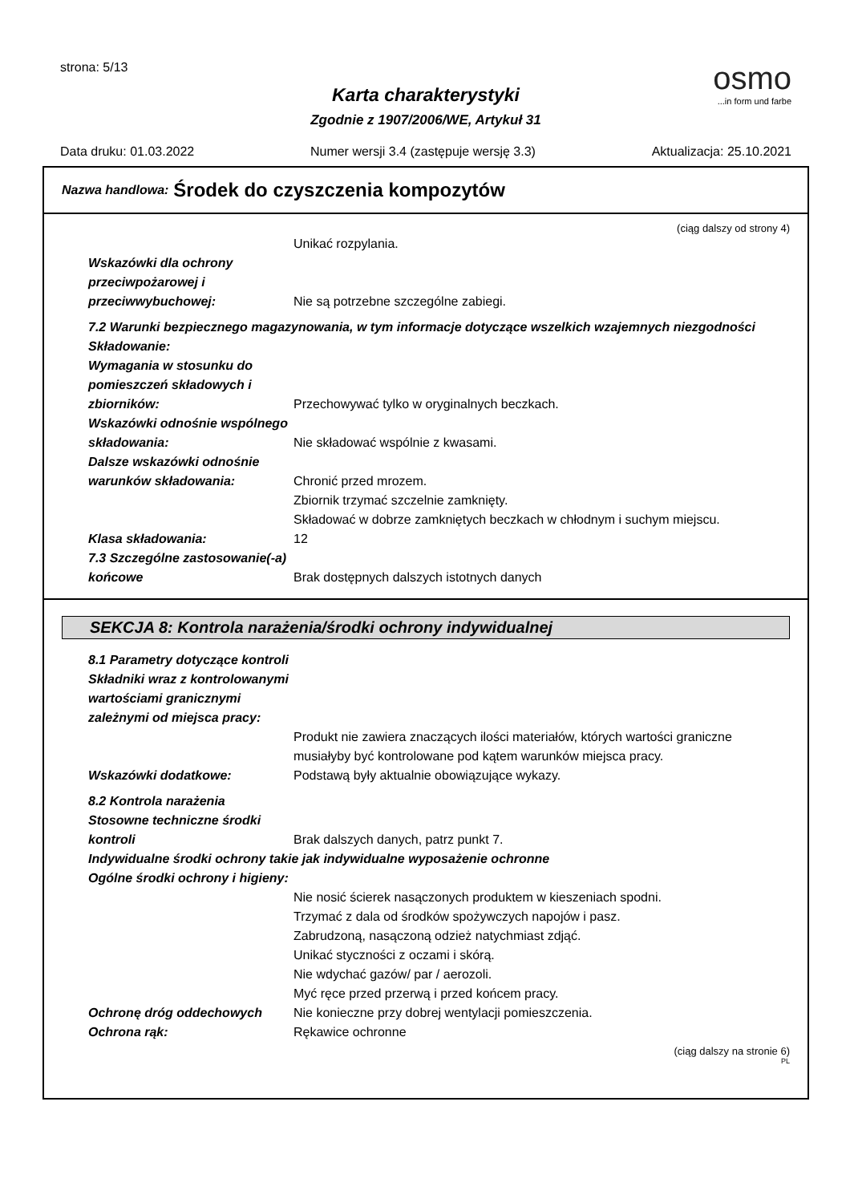strona: 5/13
osmo...in form und farbe
Karta charakterystyki
Zgodnie z 1907/2006/WE, Artykuł 31
Data druku: 01.03.2022 Numer wersji 3.4 (zastępuje wersję 3.3) Aktualizacja: 25.10.2021
Nazwa handlowa: Środek do czyszczenia kompozytów
(ciąg dalszy od strony 4)
Unikać rozpylania.
Wskazówki dla ochrony przeciwpożarowej i przeciwwybuchowej:
Nie są potrzebne szczególne zabiegi.
7.2 Warunki bezpiecznego magazynowania, w tym informacje dotyczące wszelkich wzajemnych niezgodności
Składowanie:
Wymagania w stosunku do pomieszczeń składowych i zbiorników:
Przechowywać tylko w oryginalnych beczkach.
Wskazówki odnośnie wspólnego składowania:
Nie składować wspólnie z kwasami.
Dalsze wskazówki odnośnie warunków składowania:
Chronić przed mrozem.
Zbiornik trzymać szczelnie zamknięty.
Składować w dobrze zamkniętych beczkach w chłodnym i suchym miejscu.
Klasa składowania: 12
7.3 Szczególne zastosowanie(-a) końcowe
Brak dostępnych dalszych istotnych danych
SEKCJA 8: Kontrola narażenia/środki ochrony indywidualnej
8.1 Parametry dotyczące kontroli
Składniki wraz z kontrolowanymi wartościami granicznymi zależnymi od miejsca pracy:
Produkt nie zawiera znaczących ilości materiałów, których wartości graniczne musiałyby być kontrolowane pod kątem warunków miejsca pracy.
Wskazówki dodatkowe: Podstawą były aktualnie obowiązujące wykazy.
8.2 Kontrola narażenia
Stosowne techniczne środki kontroli
Brak dalszych danych, patrz punkt 7.
Indywidualne środki ochrony takie jak indywidualne wyposażenie ochronne
Ogólne środki ochrony i higieny:
Nie nosić ścierek nasączonych produktem w kieszeniach spodni.
Trzymać z dala od środków spożywczych napojów i pasz.
Zabrudzoną, nasączoną odzież natychmiast zdjąć.
Unikać styczności z oczami i skórą.
Nie wdychać gazów/ par / aerozoli.
Myć ręce przed przerwą i przed końcem pracy.
Ochronę dróg oddechowych Nie konieczne przy dobrej wentylacji pomieszczenia.
Ochrona rąk: Rękawice ochronne
(ciąg dalszy na stronie 6)
PL